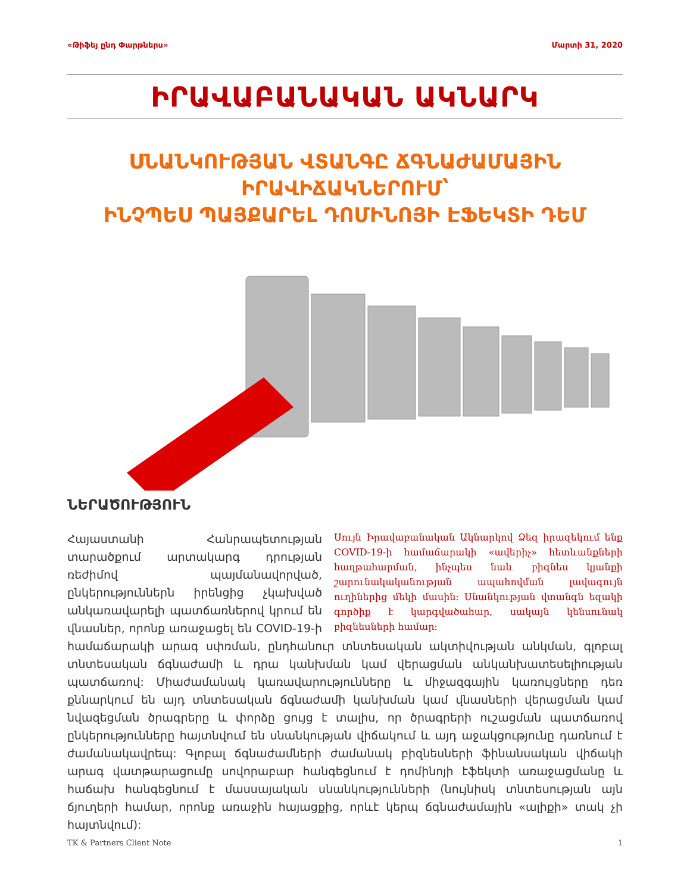«Թիֆեյ ընդ Փարթներս» Մարտի 31, 2020
ԻՐԱՎԱԲԱՆԱԿԱՆ ԱԿՆԱՐԿ
ՍՆԱՆԿՈՒԹՅԱՆ ՎՏԱՆԳԸ ՃԳՆԱԺԱՄԱՅԻՆ ԻՐԱՎԻՃԱԿՆԵՐՈՒՄ՝
ԻՆՉՊԵՍ ՊԱՅՔԱՐԵԼ ԴՈՄԻՆՈՅԻ ԷՖԵԿՏԻ ԴԵՄ
ՆԵՐԱԾՈՒԹՅՈՒՆ
Սույն Իրավաբանական Ակնարկով Ձեզ իրազեկում ենք COVID-19-ի համաճարակի «ավերիչ» հետևանքների հաղթահարման, ինչպես նաև բիզնես կյանքի շարունակականության ապահովման լավագույն ուղիներից մեկի մասին: Սնանկության վտանգն եզակի գործիք է կարգվածահար, սակայն կենսունակ բիզնեսների համար:
Հայաստանի Հանրապետության տարածքում արտակարգ դրության ռեժիմով պայմանավորված, ընկերություններն իրենցից չկախված անկառավարելի պատճառներով կրում են վնասներ, որոնք առաջացել են COVID-19-ի համաճարակի արագ սփռման, ընդհանուր տնտեսական ակտիվության անկման, գլոբալ տնտեսական ճգնաժամի և դրա կանխման կամ վերացման անկանխատեսելիության պատճառով: Միաժամանակ կառավարությունները և միջազգային կառույցները դեռ քննարկում են այդ տնտեսական ճգնաժամի կանխման կամ վնասների վերացման կամ նվազեցման ծրագրերը և փորձը ցույց է տալիս, որ ծրագրերի ուշացման պատճառով ընկերությունները հայտնվում են սնանկության վիճակում և այդ աջակցությունը դառնում է ժամանակավրեպ: Գլոբալ ճգնաժամների ժամանակ բիզնեսների ֆինանսական վիճակի արագ վատթարացումը սովորաբար հանգեցնում է դոմինոյի էֆեկտի առաջացմանը և հաճախ հանգեցնում է մասսայական սնանկությունների (նույնիսկ տնտեսության այն ճյուղերի համար, որոնք առաջին հայացքից, որևէ կերպ ճգնաժամային «ալիքի» տակ չի հայտնվում):
TK & Partners Client Note 1